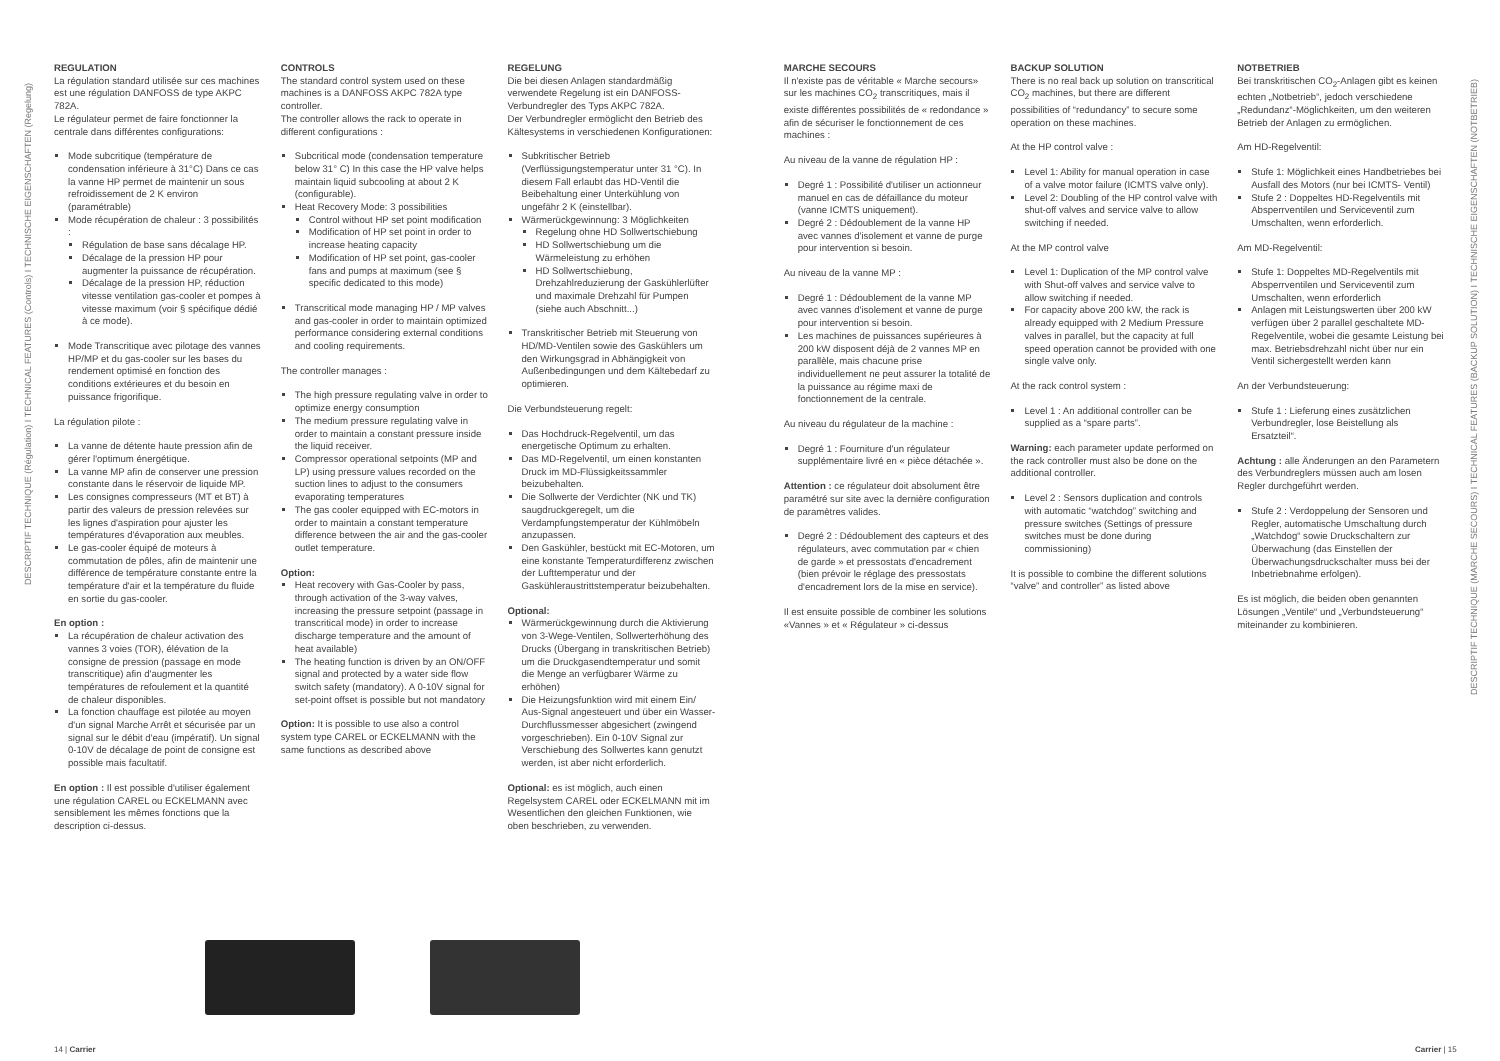DESCRIPTIF TECHNIQUE (Régulation) I TECHNICAL FEATURES (Controls) I TECHNISCHE EIGENSCHAFTEN (Regelung)
REGULATION
La régulation standard utilisée sur ces machines est une régulation DANFOSS de type AKPC 782A.
Le régulateur permet de faire fonctionner la centrale dans différentes configurations:
Mode subcritique (température de condensation inférieure à 31°C) Dans ce cas la vanne HP permet de maintenir un sous refroidissement de 2 K environ (paramétrable)
Mode récupération de chaleur : 3 possibilités :
Régulation de base sans décalage HP.
Décalage de la pression HP pour augmenter la puissance de récupération.
Décalage de la pression HP, réduction vitesse ventilation gas-cooler et pompes à vitesse maximum (voir § spécifique dédié à ce mode).
Mode Transcritique avec pilotage des vannes HP/MP et du gas-cooler sur les bases du rendement optimisé en fonction des conditions extérieures et du besoin en puissance frigorifique.
La régulation pilote :
La vanne de détente haute pression afin de gérer l'optimum énergétique.
La vanne MP afin de conserver une pression constante dans le réservoir de liquide MP.
Les consignes compresseurs (MT et BT) à partir des valeurs de pression relevées sur les lignes d'aspiration pour ajuster les températures d'évaporation aux meubles.
Le gas-cooler équipé de moteurs à commutation de pôles, afin de maintenir une différence de température constante entre la température d'air et la température du fluide en sortie du gas-cooler.
En option :
La récupération de chaleur activation des vannes 3 voies (TOR), élévation de la consigne de pression (passage en mode transcritique) afin d'augmenter les températures de refoulement et la quantité de chaleur disponibles.
La fonction chauffage est pilotée au moyen d'un signal Marche Arrêt et sécurisée par un signal sur le débit d'eau (impératif). Un signal 0-10V de décalage de point de consigne est possible mais facultatif.
En option : Il est possible d'utiliser également une régulation CAREL ou ECKELMANN avec sensiblement les mêmes fonctions que la description ci-dessus.
CONTROLS
The standard control system used on these machines is a DANFOSS AKPC 782A type controller.
The controller allows the rack to operate in different configurations :
Subcritical mode (condensation temperature below 31° C) In this case the HP valve helps maintain liquid subcooling at about 2 K (configurable).
Heat Recovery Mode: 3 possibilities
Control without HP set point modification
Modification of HP set point in order to increase heating capacity
Modification of HP set point, gas-cooler fans and pumps at maximum (see § specific dedicated to this mode)
Transcritical mode managing HP / MP valves and gas-cooler in order to maintain optimized performance considering external conditions and cooling requirements.
The controller manages :
The high pressure regulating valve in order to optimize energy consumption
The medium pressure regulating valve in order to maintain a constant pressure inside the liquid receiver.
Compressor operational setpoints (MP and LP) using pressure values recorded on the suction lines to adjust to the consumers evaporating temperatures
The gas cooler equipped with EC-motors in order to maintain a constant temperature difference between the air and the gas-cooler outlet temperature.
Option:
Heat recovery with Gas-Cooler by pass, through activation of the 3-way valves, increasing the pressure setpoint (passage in transcritical mode) in order to increase discharge temperature and the amount of heat available)
The heating function is driven by an ON/OFF signal and protected by a water side flow switch safety (mandatory). A 0-10V signal for set-point offset is possible but not mandatory
Option: It is possible to use also a control system type CAREL or ECKELMANN with the same functions as described above
REGELUNG
Die bei diesen Anlagen standardmäßig verwendete Regelung ist ein DANFOSS-Verbundregler des Typs AKPC 782A.
Der Verbundregler ermöglicht den Betrieb des Kältesystems in verschiedenen Konfigurationen:
Subkritischer Betrieb (Verflüssigungstemperatur unter 31 °C). In diesem Fall erlaubt das HD-Ventil die Beibehaltung einer Unterkühlung von ungefähr 2 K (einstellbar).
Wärmerückgewinnung: 3 Möglichkeiten
Regelung ohne HD Sollwertschiebung
HD Sollwertschiebung um die Wärmeleistung zu erhöhen
HD Sollwertschiebung, Drehzahlreduzierung der Gaskühlerlüfter und maximale Drehzahl für Pumpen (siehe auch Abschnitt...)
Transkritischer Betrieb mit Steuerung von HD/MD-Ventilen sowie des Gaskühlers um den Wirkungsgrad in Abhängigkeit von Außenbedingungen und dem Kältebedarf zu optimieren.
Die Verbundsteuerung regelt:
Das Hochdruck-Regelventil, um das energetische Optimum zu erhalten.
Das MD-Regelventil, um einen konstanten Druck im MD-Flüssigkeitssammler beizubehalten.
Die Sollwerte der Verdichter (NK und TK) saugdruckgeregelt, um die Verdampfungstemperatur der Kühlmöbeln anzupassen.
Den Gaskühler, bestückt mit EC-Motoren, um eine konstante Temperaturdifferenz zwischen der Lufttemperatur und der Gaskühleraustrittstemperatur beizubehalten.
Optional:
Wärmerückgewinnung durch die Aktivierung von 3-Wege-Ventilen, Sollwerterhöhung des Drucks (Übergang in transkritischen Betrieb) um die Druckgasendtemperatur und somit die Menge an verfügbarer Wärme zu erhöhen)
Die Heizungsfunktion wird mit einem Ein/ Aus-Signal angesteuert und über ein Wasser-Durchflussmesser abgesichert (zwingend vorgeschrieben). Ein 0-10V Signal zur Verschiebung des Sollwertes kann genutzt werden, ist aber nicht erforderlich.
Optional: es ist möglich, auch einen Regelsystem CAREL oder ECKELMANN mit im Wesentlichen den gleichen Funktionen, wie oben beschrieben, zu verwenden.
MARCHE SECOURS
Il n'existe pas de véritable « Marche secours» sur les machines CO<sub>2</sub> transcritiques, mais il existe différentes possibilités de « redondance » afin de sécuriser le fonctionnement de ces machines :
Au niveau de la vanne de régulation HP :
Degré 1 : Possibilité d'utiliser un actionneur manuel en cas de défaillance du moteur (vanne ICMTS uniquement).
Degré 2 : Dédoublement de la vanne HP avec vannes d'isolement et vanne de purge pour intervention si besoin.
Au niveau de la vanne MP :
Degré 1 : Dédoublement de la vanne MP avec vannes d'isolement et vanne de purge pour intervention si besoin.
Les machines de puissances supérieures à 200 kW disposent déjà de 2 vannes MP en parallèle, mais chacune prise individuellement ne peut assurer la totalité de la puissance au régime maxi de fonctionnement de la centrale.
Au niveau du régulateur de la machine :
Degré 1 : Fourniture d'un régulateur supplémentaire livré en « pièce détachée ».
Attention : ce régulateur doit absolument être paramétré sur site avec la dernière configuration de paramètres valides.
Degré 2 : Dédoublement des capteurs et des régulateurs, avec commutation par « chien de garde » et pressostats d'encadrement (bien prévoir le réglage des pressostats d'encadrement lors de la mise en service).
Il est ensuite possible de combiner les solutions «Vannes » et « Régulateur » ci-dessus
BACKUP SOLUTION
There is no real back up solution on transcritical CO<sub>2</sub> machines, but there are different possibilities of “redundancy” to secure some operation on these machines.
At the HP control valve :
Level 1: Ability for manual operation in case of a valve motor failure (ICMTS valve only).
Level 2: Doubling of the HP control valve with shut-off valves and service valve to allow switching if needed.
At the MP control valve
Level 1: Duplication of the MP control valve with Shut-off valves and service valve to allow switching if needed.
For capacity above 200 kW, the rack is already equipped with 2 Medium Pressure valves in parallel, but the capacity at full speed operation cannot be provided with one single valve only.
At the rack control system :
Level 1 : An additional controller can be supplied as a “spare parts”.
Warning: each parameter update performed on the rack controller must also be done on the additional controller.
Level 2 : Sensors duplication and controls with automatic “watchdog” switching and pressure switches (Settings of pressure switches must be done during commissioning)
It is possible to combine the different solutions “valve” and controller” as listed above
NOTBETRIEB
Bei transkritischen CO<sub>2</sub>-Anlagen gibt es keinen echten „Notbetrieb“, jedoch verschiedene „Redundanz“-Möglichkeiten, um den weiteren Betrieb der Anlagen zu ermöglichen.
Am HD-Regelventil:
Stufe 1: Möglichkeit eines Handbetriebes bei Ausfall des Motors (nur bei ICMTS- Ventil)
Stufe 2 : Doppeltes HD-Regelventils mit Absperrventilen und Serviceventil zum Umschalten, wenn erforderlich.
Am MD-Regelventil:
Stufe 1: Doppeltes MD-Regelventils mit Absperrventilen und Serviceventil zum Umschalten, wenn erforderlich
Anlagen mit Leistungswerten über 200 kW verfügen über 2 parallel geschaltete MD-Regelventile, wobei die gesamte Leistung bei max. Betriebsdrehzahl nicht über nur ein Ventil sichergestellt werden kann
An der Verbundsteuerung:
Stufe 1 : Lieferung eines zusätzlichen Verbundregler, lose Beistellung als Ersatzteil“.
Achtung : alle Änderungen an den Parametern des Verbundreglers müssen auch am losen Regler durchgeführt werden.
Stufe 2 : Verdoppelung der Sensoren und Regler, automatische Umschaltung durch „Watchdog“ sowie Druckschaltern zur Überwachung (das Einstellen der Überwachungsdruckschalter muss bei der Inbetriebnahme erfolgen).
Es ist möglich, die beiden oben genannten Lösungen „Ventile“ und „Verbundsteuerung“ miteinander zu kombinieren.
DESCRIPTIF TECHNIQUE (MARCHE SECOURS) I TECHNICAL FEATURES (BACKUP SOLUTION) I TECHNISCHE EIGENSCHAFTEN (NOTBETRIEB)
14 | Carrier Carrier | 15